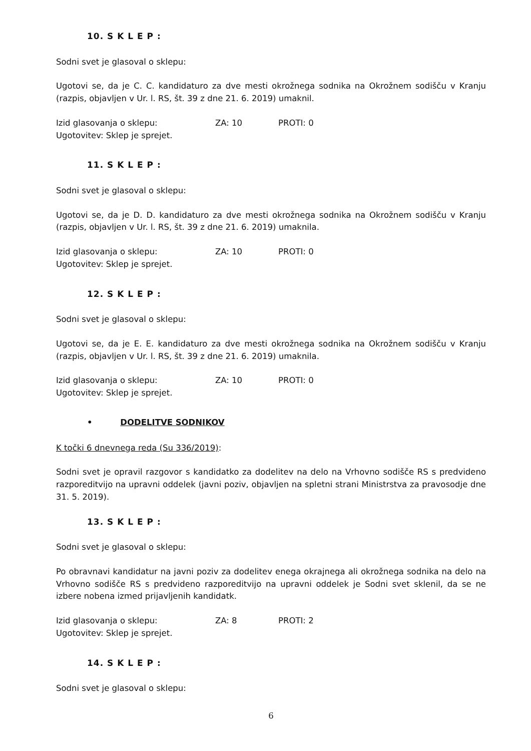10. S K L E P :
Sodni svet je glasoval o sklepu:
Ugotovi se, da je C. C. kandidaturo za dve mesti okrožnega sodnika na Okrožnem sodišču v Kranju (razpis, objavljen v Ur. l. RS, št. 39 z dne 21. 6. 2019) umaknil.
Izid glasovanja o sklepu: ZA: 10 PROTI: 0
Ugotovitev: Sklep je sprejet.
11. S K L E P :
Sodni svet je glasoval o sklepu:
Ugotovi se, da je D. D. kandidaturo za dve mesti okrožnega sodnika na Okrožnem sodišču v Kranju (razpis, objavljen v Ur. l. RS, št. 39 z dne 21. 6. 2019) umaknila.
Izid glasovanja o sklepu: ZA: 10 PROTI: 0
Ugotovitev: Sklep je sprejet.
12. S K L E P :
Sodni svet je glasoval o sklepu:
Ugotovi se, da je E. E. kandidaturo za dve mesti okrožnega sodnika na Okrožnem sodišču v Kranju (razpis, objavljen v Ur. l. RS, št. 39 z dne 21. 6. 2019) umaknila.
Izid glasovanja o sklepu: ZA: 10 PROTI: 0
Ugotovitev: Sklep je sprejet.
• DODELITVE SODNIKOV
K točki 6 dnevnega reda (Su 336/2019):
Sodni svet je opravil razgovor s kandidatko za dodelitev na delo na Vrhovno sodišče RS s predvideno razporeditvijo na upravni oddelek (javni poziv, objavljen na spletni strani Ministrstva za pravosodje dne 31. 5. 2019).
13. S K L E P :
Sodni svet je glasoval o sklepu:
Po obravnavi kandidatur na javni poziv za dodelitev enega okrajnega ali okrožnega sodnika na delo na Vrhovno sodišče RS s predvideno razporeditvijo na upravni oddelek je Sodni svet sklenil, da se ne izbere nobena izmed prijavljenih kandidatk.
Izid glasovanja o sklepu: ZA: 8 PROTI: 2
Ugotovitev: Sklep je sprejet.
14. S K L E P :
Sodni svet je glasoval o sklepu:
6